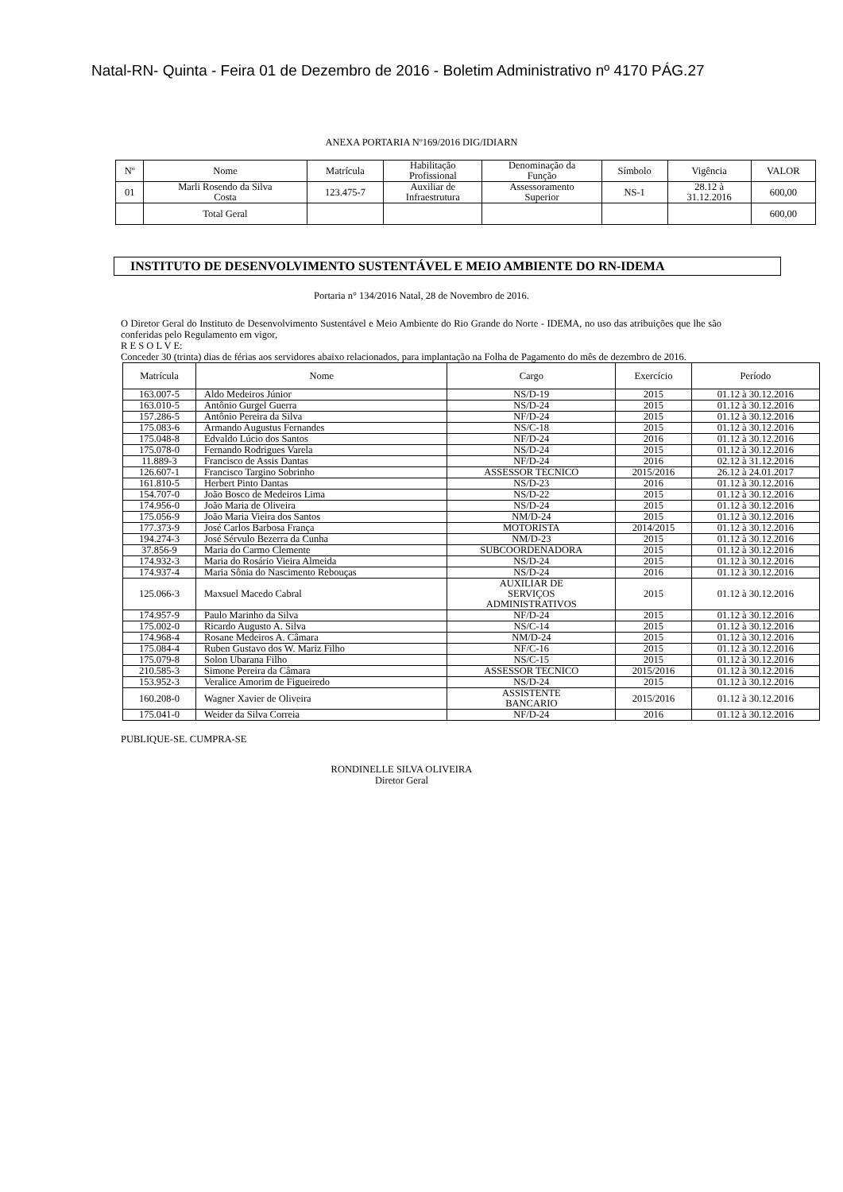Natal-RN- Quinta - Feira 01 de Dezembro de 2016 - Boletim Administrativo nº 4170 PÁG.27
ANEXA PORTARIA Nº169/2016 DIG/IDIARN
| Nº | Nome | Matrícula | Habilitação Profissional | Denominação da Função | Símbolo | Vigência | VALOR |
| --- | --- | --- | --- | --- | --- | --- | --- |
| 01 | Marli Rosendo da Silva Costa | 123.475-7 | Auxiliar de Infraestrutura | Assessoramento Superior | NS-1 | 28.12 à 31.12.2016 | 600,00 |
| | Total Geral | | | | | | 600,00 |
INSTITUTO DE DESENVOLVIMENTO SUSTENTÁVEL E MEIO AMBIENTE DO RN-IDEMA
Portaria n° 134/2016 Natal, 28 de Novembro de 2016.
O Diretor Geral do Instituto de Desenvolvimento Sustentável e Meio Ambiente do Rio Grande do Norte - IDEMA, no uso das atribuições que lhe são conferidas pelo Regulamento em vigor,
R E S O L V E:
Conceder 30 (trinta) dias de férias aos servidores abaixo relacionados, para implantação na Folha de Pagamento do mês de dezembro de 2016.
| Matrícula | Nome | Cargo | Exercício | Período |
| --- | --- | --- | --- | --- |
| 163.007-5 | Aldo Medeiros Júnior | NS/D-19 | 2015 | 01.12 à 30.12.2016 |
| 163.010-5 | Antônio Gurgel Guerra | NS/D-24 | 2015 | 01.12 à 30.12.2016 |
| 157.286-5 | Antônio Pereira da Silva | NF/D-24 | 2015 | 01.12 à 30.12.2016 |
| 175.083-6 | Armando Augustus Fernandes | NS/C-18 | 2015 | 01.12 à 30.12.2016 |
| 175.048-8 | Edvaldo Lúcio dos Santos | NF/D-24 | 2016 | 01.12 à 30.12.2016 |
| 175.078-0 | Fernando Rodrigues Varela | NS/D-24 | 2015 | 01.12 à 30.12.2016 |
| 11.889-3 | Francisco de Assis Dantas | NF/D-24 | 2016 | 02.12 à 31.12.2016 |
| 126.607-1 | Francisco Targino Sobrinho | ASSESSOR TECNICO | 2015/2016 | 26.12 à 24.01.2017 |
| 161.810-5 | Herbert Pinto Dantas | NS/D-23 | 2016 | 01.12 à 30.12.2016 |
| 154.707-0 | João Bosco de Medeiros Lima | NS/D-22 | 2015 | 01.12 à 30.12.2016 |
| 174.956-0 | João Maria de Oliveira | NS/D-24 | 2015 | 01.12 à 30.12.2016 |
| 175.056-9 | João Maria Vieira dos Santos | NM/D-24 | 2015 | 01.12 à 30.12.2016 |
| 177.373-9 | José Carlos Barbosa França | MOTORISTA | 2014/2015 | 01.12 à 30.12.2016 |
| 194.274-3 | José Sérvulo Bezerra da Cunha | NM/D-23 | 2015 | 01.12 à 30.12.2016 |
| 37.856-9 | Maria do Carmo Clemente | SUBCOORDENADORA | 2015 | 01.12 à 30.12.2016 |
| 174.932-3 | Maria do Rosário Vieira Almeida | NS/D-24 | 2015 | 01.12 à 30.12.2016 |
| 174.937-4 | Maria Sônia do Nascimento Rebouças | NS/D-24 | 2016 | 01.12 à 30.12.2016 |
| 125.066-3 | Maxsuel Macedo Cabral | AUXILIAR DE SERVIÇOS ADMINISTRATIVOS | 2015 | 01.12 à 30.12.2016 |
| 174.957-9 | Paulo Marinho da Silva | NF/D-24 | 2015 | 01.12 à 30.12.2016 |
| 175.002-0 | Ricardo Augusto A. Silva | NS/C-14 | 2015 | 01.12 à 30.12.2016 |
| 174.968-4 | Rosane Medeiros A. Câmara | NM/D-24 | 2015 | 01.12 à 30.12.2016 |
| 175.084-4 | Ruben Gustavo dos W. Mariz Filho | NF/C-16 | 2015 | 01.12 à 30.12.2016 |
| 175.079-8 | Solon Ubarana Filho | NS/C-15 | 2015 | 01.12 à 30.12.2016 |
| 210.585-3 | Simone Pereira da Câmara | ASSESSOR TECNICO | 2015/2016 | 01.12 à 30.12.2016 |
| 153.952-3 | Veralice Amorim de Figueiredo | NS/D-24 | 2015 | 01.12 à 30.12.2016 |
| 160.208-0 | Wagner Xavier de Oliveira | ASSISTENTE BANCARIO | 2015/2016 | 01.12 à 30.12.2016 |
| 175.041-0 | Weider da Silva Correia | NF/D-24 | 2016 | 01.12 à 30.12.2016 |
PUBLIQUE-SE. CUMPRA-SE
RONDINELLE SILVA OLIVEIRA
Diretor Geral